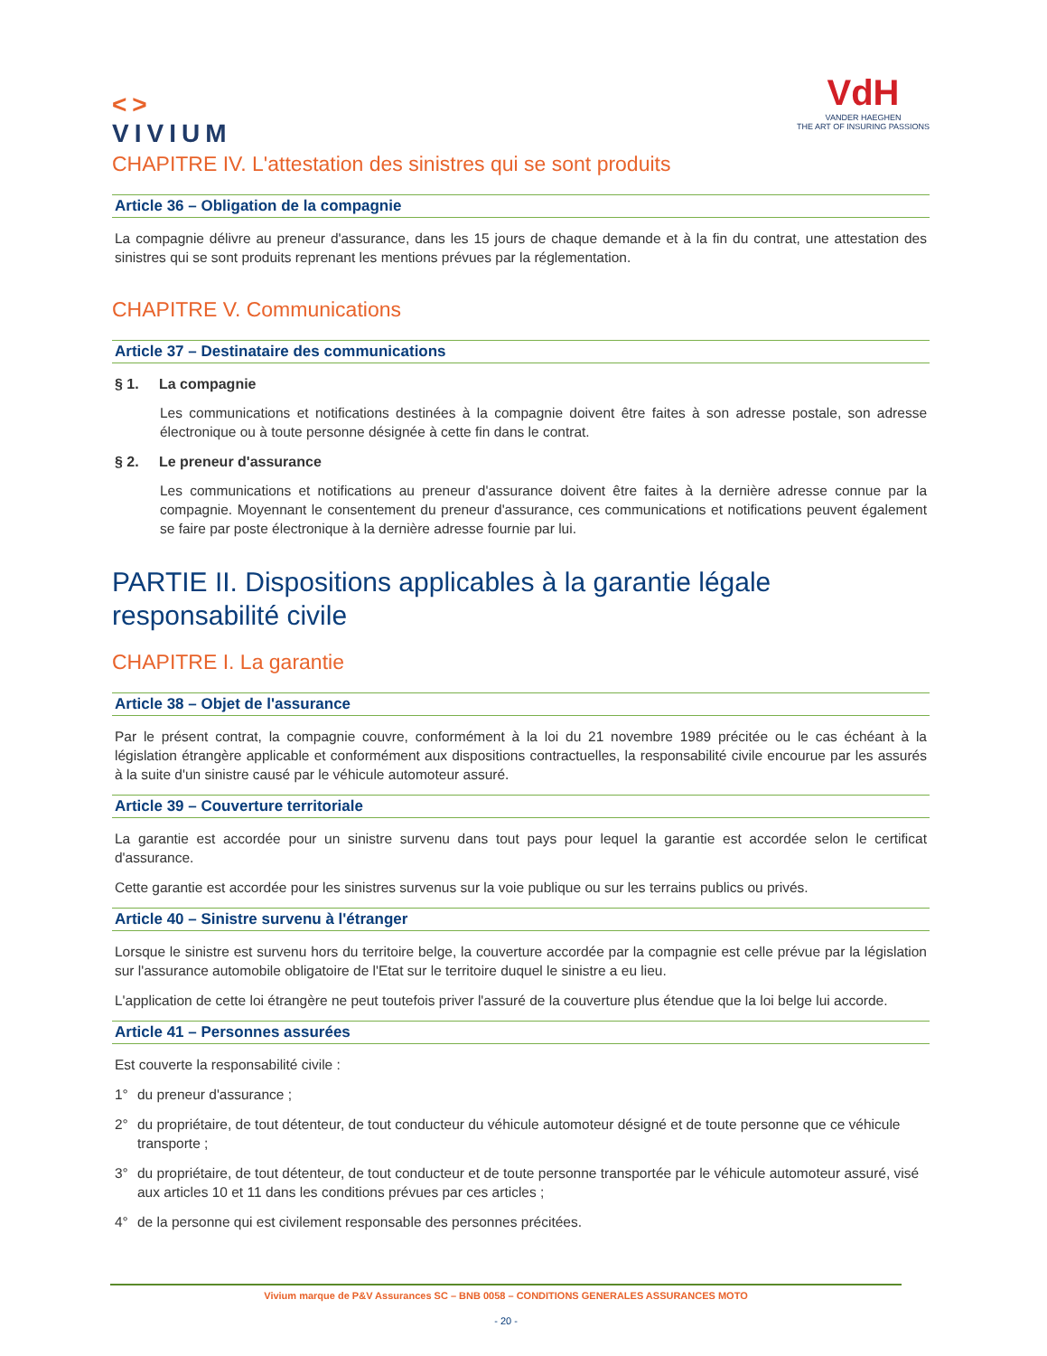<>
VIVIUM
VdH
VANDER HAEGHEN
THE ART OF INSURING PASSIONS
CHAPITRE IV. L'attestation des sinistres qui se sont produits
Article 36 – Obligation de la compagnie
La compagnie délivre au preneur d'assurance, dans les 15 jours de chaque demande et à la fin du contrat, une attestation des sinistres qui se sont produits reprenant les mentions prévues par la réglementation.
CHAPITRE V. Communications
Article 37 – Destinataire des communications
§ 1. La compagnie
Les communications et notifications destinées à la compagnie doivent être faites à son adresse postale, son adresse électronique ou à toute personne désignée à cette fin dans le contrat.
§ 2. Le preneur d'assurance
Les communications et notifications au preneur d'assurance doivent être faites à la dernière adresse connue par la compagnie. Moyennant le consentement du preneur d'assurance, ces communications et notifications peuvent également se faire par poste électronique à la dernière adresse fournie par lui.
PARTIE II. Dispositions applicables à la garantie légale responsabilité civile
CHAPITRE I. La garantie
Article 38 – Objet de l'assurance
Par le présent contrat, la compagnie couvre, conformément à la loi du 21 novembre 1989 précitée ou le cas échéant à la législation étrangère applicable et conformément aux dispositions contractuelles, la responsabilité civile encourue par les assurés à la suite d'un sinistre causé par le véhicule automoteur assuré.
Article 39 – Couverture territoriale
La garantie est accordée pour un sinistre survenu dans tout pays pour lequel la garantie est accordée selon le certificat d'assurance.
Cette garantie est accordée pour les sinistres survenus sur la voie publique ou sur les terrains publics ou privés.
Article 40 – Sinistre survenu à l'étranger
Lorsque le sinistre est survenu hors du territoire belge, la couverture accordée par la compagnie est celle prévue par la législation sur l'assurance automobile obligatoire de l'Etat sur le territoire duquel le sinistre a eu lieu.
L'application de cette loi étrangère ne peut toutefois priver l'assuré de la couverture plus étendue que la loi belge lui accorde.
Article 41 – Personnes assurées
Est couverte la responsabilité civile :
1° du preneur d'assurance ;
2° du propriétaire, de tout détenteur, de tout conducteur du véhicule automoteur désigné et de toute personne que ce véhicule transporte ;
3° du propriétaire, de tout détenteur, de tout conducteur et de toute personne transportée par le véhicule automoteur assuré, visé aux articles 10 et 11 dans les conditions prévues par ces articles ;
4° de la personne qui est civilement responsable des personnes précitées.
Vivium marque de P&V Assurances SC – BNB 0058 – CONDITIONS GENERALES ASSURANCES MOTO
- 20 -